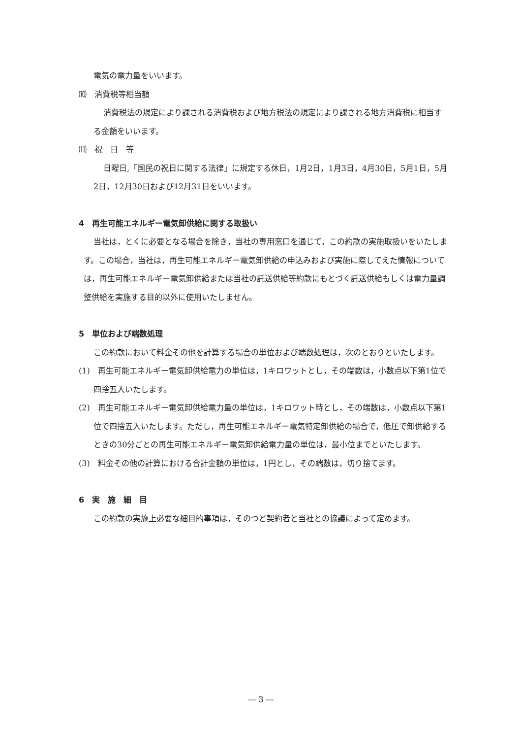電気の電力量をいいます。
⑽　消費税等相当額
消費税法の規定により課される消費税および地方税法の規定により課される地方消費税に相当する金額をいいます。
⑾　祝　日　等
日曜日,「国民の祝日に関する法律」に規定する休日，1月2日，1月3日，4月30日，5月1日，5月2日，12月30日および12月31日をいいます。
4　再生可能エネルギー電気卸供給に関する取扱い
当社は，とくに必要となる場合を除き，当社の専用窓口を通じて，この約款の実施取扱いをいたします。この場合，当社は，再生可能エネルギー電気卸供給の申込みおよび実施に際してえた情報については，再生可能エネルギー電気卸供給または当社の託送供給等約款にもとづく託送供給もしくは電力量調整供給を実施する目的以外に使用いたしません。
5　単位および端数処理
この約款において料金その他を計算する場合の単位および端数処理は，次のとおりといたします。
(1)　再生可能エネルギー電気卸供給電力の単位は，1キロワットとし，その端数は，小数点以下第1位で四捨五入いたします。
(2)　再生可能エネルギー電気卸供給電力量の単位は，1キロワット時とし，その端数は，小数点以下第1位で四捨五入いたします。ただし，再生可能エネルギー電気特定卸供給の場合で，低圧で卸供給するときの30分ごとの再生可能エネルギー電気卸供給電力量の単位は，最小位までといたします。
(3)　料金その他の計算における合計金額の単位は，1円とし，その端数は，切り捨てます。
6　実　施　細　目
この約款の実施上必要な細目的事項は，そのつど契約者と当社との協議によって定めます。
― 3 ―